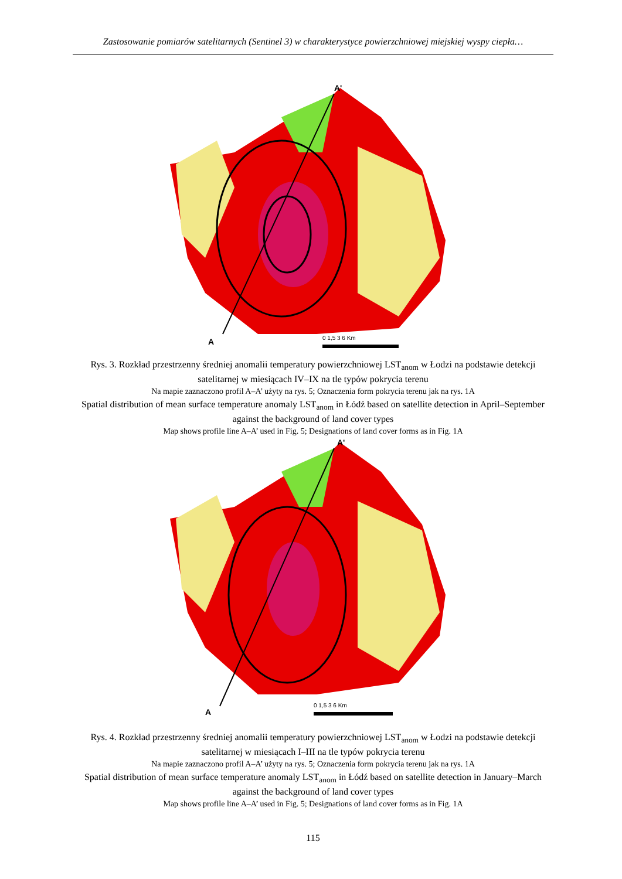Zastosowanie pomiarów satelitarnych (Sentinel 3) w charakterystyce powierzchniowej miejskiej wyspy ciepła…
A'
A
0 1,5 3 6 Km
Rys. 3. Rozkład przestrzenny średniej anomalii temperatury powierzchniowej LST<sub>anom</sub> w Łodzi na podstawie detekcji satelitarnej w miesiącach IV–IX na tle typów pokrycia terenu
Na mapie zaznaczono profil A–A’ użyty na rys. 5; Oznaczenia form pokrycia terenu jak na rys. 1A
Spatial distribution of mean surface temperature anomaly LST<sub>anom</sub> in Łódź based on satellite detection in April–September against the background of land cover types
Map shows profile line A–A’ used in Fig. 5; Designations of land cover forms as in Fig. 1A
A'
A
0 1,5 3 6 Km
Rys. 4. Rozkład przestrzenny średniej anomalii temperatury powierzchniowej LST<sub>anom</sub> w Łodzi na podstawie detekcji satelitarnej w miesiącach I–III na tle typów pokrycia terenu
Na mapie zaznaczono profil A–A’ użyty na rys. 5; Oznaczenia form pokrycia terenu jak na rys. 1A
Spatial distribution of mean surface temperature anomaly LST<sub>anom</sub> in Łódź based on satellite detection in January–March against the background of land cover types
Map shows profile line A–A’ used in Fig. 5; Designations of land cover forms as in Fig. 1A
115